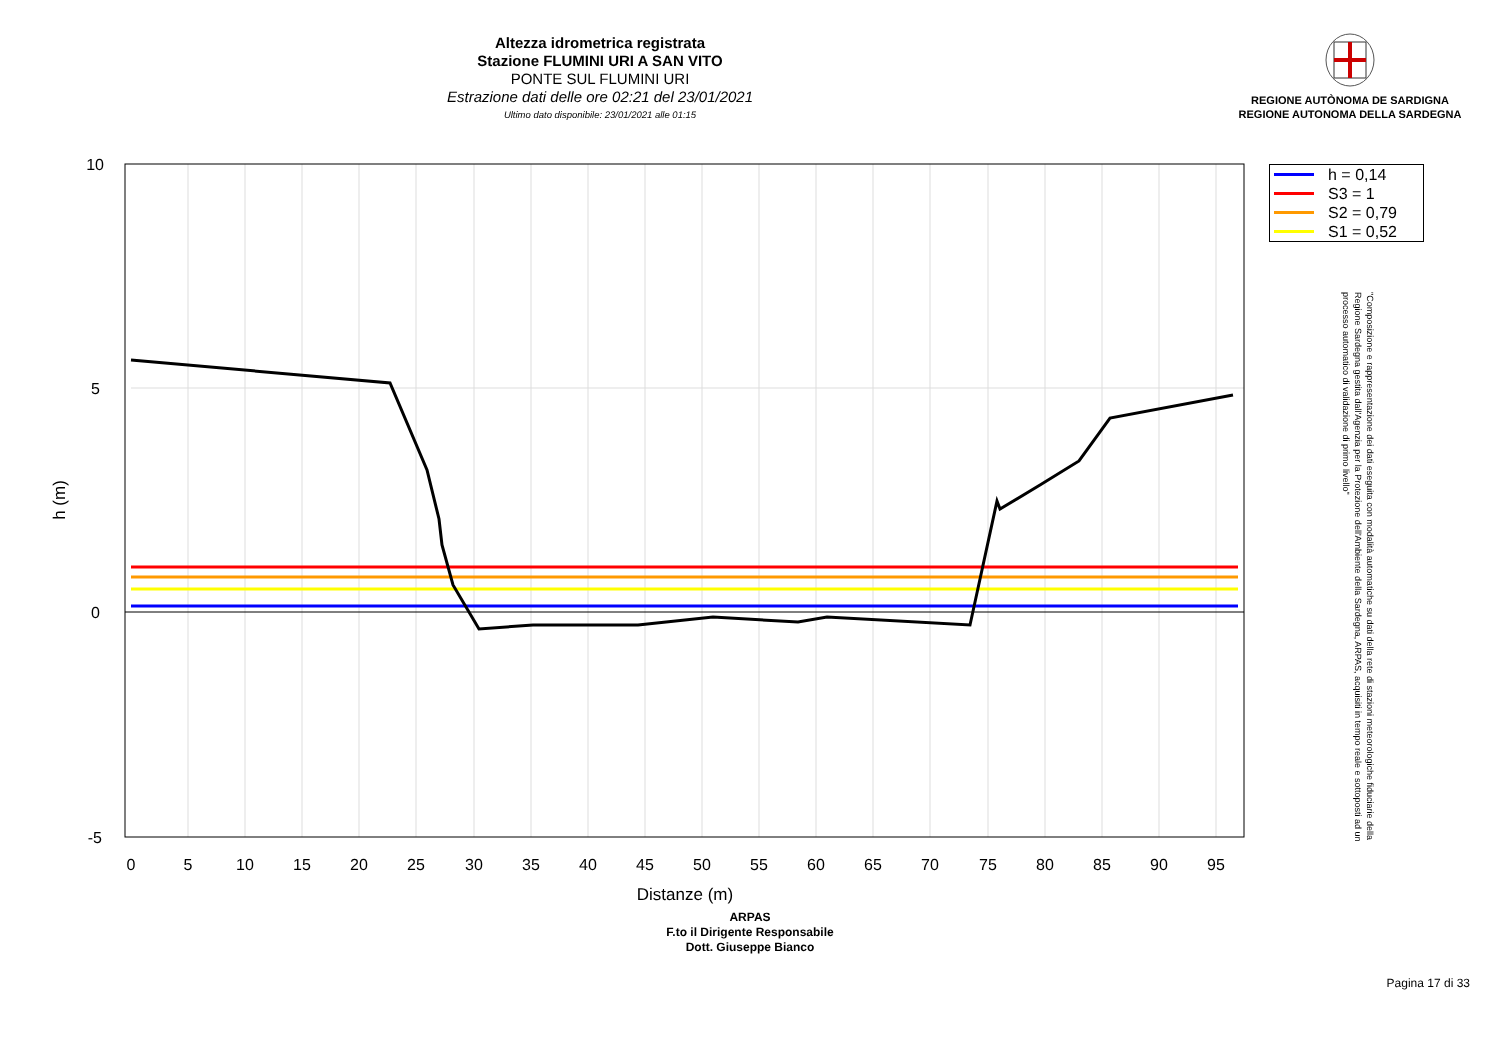Altezza idrometrica registrata
Stazione FLUMINI URI A SAN VITO
PONTE SUL FLUMINI URI
Estrazione dati delle ore 02:21 del 23/01/2021
Ultimo dato disponibile: 23/01/2021 alle 01:15
REGIONE AUTÒNOMA DE SARDIGNA
REGIONE AUTONOMA DELLA SARDEGNA
10
5
0
-5
0
5
10
15
20
25
30
35
40
45
50
55
60
65
70
75
80
85
90
95
Distanze (m)
h (m)
h = 0,14
S3 = 1
S2 = 0,79
S1 = 0,52
"Composizione e rappresentazione dei dati eseguita con modalità automatiche su dati della rete di stazioni meteorologiche fiduciarie della Regione Sardegna gestita dall'Agenzia per la Protezione dell'Ambiente della Sardegna, ARPAS, acquisiti in tempo reale e sottoposti ad un processo automatico di validazione di primo livello"
ARPAS
F.to il Dirigente Responsabile
Dott. Giuseppe Bianco
Pagina 17 di 33